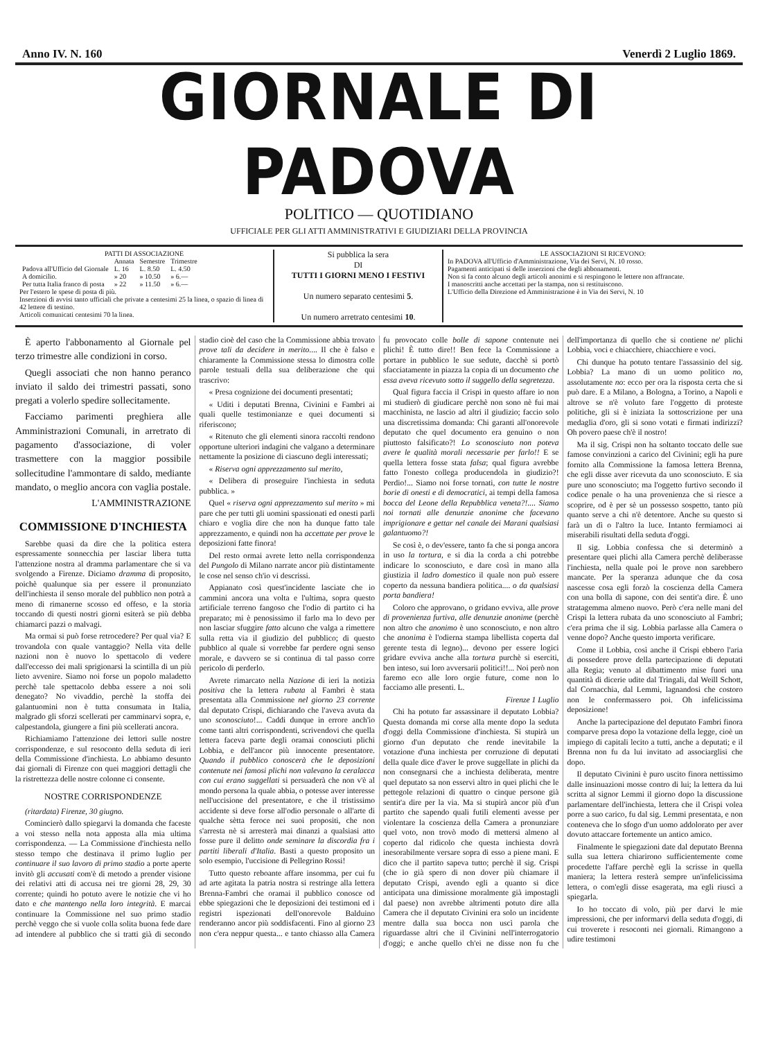Anno IV. N. 160 Venerdì 2 Luglio 1869.
GIORNALE DI PADOVA
POLITICO — QUOTIDIANO
UFFICIALE PER GLI ATTI AMMINISTRATIVI E GIUDIZIARI DELLA PROVINCIA
PATTI DI ASSOCIAZIONE
| | Annata | Semestre | Trimestre |
| --- | --- | --- | --- |
| Padova all'Ufficio del Giornale | L. 16 | L. 8.50 | L. 4.50 |
| A domicilio. | » 20 | » 10.50 | » 6.— |
| Per tutta Italia franco di posta | » 22 | » 11.50 | » 6.— |
Per l'estero le spese di posta di più.
Inserzioni di avvisi tanto ufficiali che private a centesimi 25 la linea, o spazio di linea di 42 lettere di testino.
Articoli comunicati centesimi 70 la linea.
Si pubblica la sera
DI
TUTTI I GIORNI MENO I FESTIVI
Un numero separato centesimi 5.
Un numero arretrato centesimi 10.
LE ASSOCIAZIONI SI RICEVONO:
In PADOVA all'Ufficio d'Amministrazione, Via dei Servi, N. 10 rosso.
Pagamenti anticipati sì delle inserzioni che degli abbonamenti.
Non si fa conto alcuno degli articoli anonimi e si respingono le lettere non affrancate.
I manoscritti anche accettati per la stampa, non si restituiscono.
L'Ufficio della Direzione ed Amministrazione è in Via dei Servi, N. 10
È aperto l'abbonamento al Giornale pel terzo trimestre alle condizioni in corso.
Quegli associati che non hanno peranco inviato il saldo dei trimestri passati, sono pregati a volerlo spedire sollecitamente.
Facciamo parimenti preghiera alle Amministrazioni Comunali, in arretrato di pagamento d'associazione, di voler trasmettere con la maggior possibile sollecitudine l'ammontare di saldo, mediante mandato, o meglio ancora con vaglia postale.
L'AMMINISTRAZIONE
COMMISSIONE D'INCHIESTA
Sarebbe quasi da dire che la politica estera espressamente sonnecchia per lasciar libera tutta l'attenzione nostra al dramma parlamentare che si va svolgendo a Firenze. Diciamo dramma di proposito, poichè qualunque sia per essere il pronunziato dell'inchiesta il senso morale del pubblico non potrà a meno di rimanerne scosso ed offeso, e la storia toccando di questi nostri giorni esiterà se più debba chiamarci pazzi o malvagi.
Ma ormai si può forse retrocedere? Per qual via? E trovandola con quale vantaggio? Nella vita delle nazioni non è nuovo lo spettacolo di vedere dall'eccesso dei mali sprigionarsi la scintilla di un più lieto avvenire. Siamo noi forse un popolo maladetto perchè tale spettacolo debba essere a noi soli denegato? No vivaddio, perchè la stoffa dei galantuomini non è tutta consumata in Italia, malgrado gli sforzi scellerati per camminarvi sopra, e, calpestandola, giungere a fini più scellerati ancora.
Richiamiamo l'attenzione dei lettori sulle nostre corrispondenze, e sul resoconto della seduta di ieri della Commissione d'inchiesta. Lo abbiamo desunto dai giornali di Firenze con quei maggiori dettagli che la ristrettezza delle nostre colonne ci consente.
NOSTRE CORRISPONDENZE
(ritardata) Firenze, 30 giugno.
Comincierò dallo spiegarvi la domanda che faceste a voi stesso nella nota apposta alla mia ultima corrispondenza. — La Commissione d'inchiesta nello stesso tempo che destinava il primo luglio per continuare il suo lavoro di primo stadio a porte aperte invitò gli accusati com'è di metodo a prender visione dei relativi atti di accusa nei tre giorni 28, 29, 30 corrente; quindi ho potuto avere le notizie che vi ho dato e che mantengo nella loro integrità. E marcai continuare la Commissione nel suo primo stadio perchè veggo che si vuole colla solita buona fede dare ad intendere al pubblico che si tratti già di secondo stadio cioè del caso che la Commissione abbia trovato prove tali da decidere in merito.... Il che è falso e chiaramente la Commissione stessa lo dimostra colle parole testuali della sua deliberazione che qui trascrivo:
« Presa cognizione dei documenti presentati;
« Uditi i deputati Brenna, Civinini e Fambri ai quali quelle testimonianze e quei documenti si riferiscono;
« Ritenuto che gli elementi sinora raccolti rendono opportune ulteriori indagini che valgano a determinare nettamente la posizione di ciascuno degli interessati;
« Riserva ogni apprezzamento sul merito,
« Delibera di proseguire l'inchiesta in seduta pubblica. »
Quel « riserva ogni apprezzamento sul merito » mi pare che per tutti gli uomini spassionati ed onesti parli chiaro e voglia dire che non ha dunque fatto tale apprezzamento, e quindi non ha accettate per prove le deposizioni fatte finora!
Del resto ormai avrete letto nella corrispondenza del Pungolo di Milano narrate ancor più distintamente le cose nel senso ch'io vi descrissi.
Appianato così quest'incidente lasciate che io cammini ancora una volta e l'ultima, sopra questo artificiale terreno fangoso che l'odio di partito ci ha preparato; mi è penosissimo il farlo ma lo devo per non lasciar sfuggire fatto alcuno che valga a rimettere sulla retta via il giudizio del pubblico; di questo pubblico al quale si vorrebbe far perdere ogni senso morale, e davvero se si continua di tal passo corre pericolo di perderlo.
Avrete rimarcato nella Nazione di ieri la notizia positiva che la lettera rubata al Fambri è stata presentata alla Commissione nel giorno 23 corrente dal deputato Crispi, dichiarando che l'aveva avuta da uno sconosciuto!... Caddi dunque in errore anch'io come tanti altri corrispondenti, scrivendovi che quella lettera faceva parte degli oramai conosciuti plichi Lobbia, e dell'ancor più innocente presentatore. Quando il pubblico conoscerà che le deposizioni contenute nei famosi plichi non valevano la ceralacca con cui erano suggellati si persuaderà che non v'è al mondo persona la quale abbia, o potesse aver interesse nell'uccisione del presentatore, e che il tristissimo accidente si deve forse all'odio personale o all'arte di qualche sètta feroce nei suoi propositi, che non s'arresta nè si arresterà mai dinanzi a qualsiasi atto fosse pure il delitto onde seminare la discordia fra i partiti liberali d'Italia. Basti a questo proposito un solo esempio, l'uccisione di Pellegrino Rossi!
Tutto questo reboante affare insomma, per cui fu ad arte agitata la patria nostra si restringe alla lettera Brenna-Fambri che oramai il pubblico conosce od ebbe spiegazioni che le deposizioni dei testimoni ed i registri ispezionati dell'onorevole Balduino renderanno ancor più soddisfacenti. Fino al giorno 23 non c'era neppur questa... e tanto chiasso alla Camera fu provocato colle bolle di sapone contenute nei plichi! È tutto dire!! Ben fece la Commissione a portare in pubblico le sue sedute, dacchè si portò sfacciatamente in piazza la copia di un documento che essa aveva ricevuto sotto il suggello della segretezza.
Qual figura faccia il Crispi in questo affare io non mi studierò di giudicare perchè non sono nè fui mai macchinista, ne lascio ad altri il giudizio; faccio solo una discretissima domanda: Chi garanti all'onorevole deputato che quel documento era genuino o non piuttosto falsificato?! Lo sconosciuto non poteva avere le qualità morali necessarie per farlo!! E se quella lettera fosse stata falsa; qual figura avrebbe fatto l'onesto collega producendola in giudizio?! Perdio!... Siamo noi forse tornati, con tutte le nostre borie di onesti e di democratici, ai tempi della famosa bocca del Leone della Repubblica veneta?!.... Siamo noi tornati alle denunzie anonime che facevano imprigionare e gettar nel canale dei Marani qualsiasi galantuomo?!
Se così è, o dev'essere, tanto fa che si ponga ancora in uso la tortura, e si dia la corda a chi potrebbe indicare lo sconosciuto, e dare così in mano alla giustizia il ladro domestico il quale non può essere coperto da nessuna bandiera politica.... o da qualsiasi porta bandiera!
Coloro che approvano, o gridano evviva, alle prove di provenienza furtiva, alle denunzie anonime (perchè non altro che anonimo è uno sconosciuto, e non altro che anonima è l'odierna stampa libellista coperta dal gerente testa di legno)... devono per essere logici gridare evviva anche alla tortura purchè si eserciti, ben inteso, sui loro avversarii politici!!... Noi però non faremo eco alle loro orgie future, come non lo facciamo alle presenti. L.
Firenze 1 Luglio
Chi ha potuto far assassinare il deputato Lobbia? Questa domanda mi corse alla mente dopo la seduta d'oggi della Commissione d'inchiesta. Si stupirà un giorno d'un deputato che rende inevitabile la votazione d'una inchiesta per corruzione di deputati della quale dice d'aver le prove suggellate in plichi da non consegnarsi che a inchiesta deliberata, mentre quel deputato sa non esservi altro in quei plichi che le pettegole relazioni di quattro o cinque persone già sentit'a dire per la via. Ma si stupirà ancor più d'un partito che sapendo quali futili elementi avesse per violentare la coscienza della Camera a pronunziare quel voto, non trovò modo di mettersi almeno al coperto dal ridicolo che questa inchiesta dovrà inesorabilmente versare sopra di esso a piene mani. E dico che il partito sapeva tutto; perchè il sig. Crispi (che io già spero di non dover più chiamare il deputato Crispi, avendo egli a quanto si dice anticipata una dimissione moralmente già impostagli dal paese) non avrebbe altrimenti potuto dire alla Camera che il deputato Civinini era solo un incidente mentre dalla sua bocca non uscì parola che riguardasse altri che il Civinini nell'interrogatorio d'oggi; e anche quello ch'ei ne disse non fu che dell'importanza di quello che si contiene ne' plichi Lobbia, voci e chiacchiere, chiacchiere e voci.
Chi dunque ha potuto tentare l'assassinio del sig. Lobbia? La mano di un uomo politico no, assolutamente no: ecco per ora la risposta certa che si può dare. E a Milano, a Bologna, a Torino, a Napoli e altrove se n'è voluto fare l'oggetto di proteste politiche, gli si è iniziata la sottoscrizione per una medaglia d'oro, gli si sono votati e firmati indirizzi? Oh povero paese ch'è il nostro!
Ma il sig. Crispi non ha soltanto toccato delle sue famose convinzioni a carico del Civinini; egli ha pure fornito alla Commissione la famosa lettera Brenna, che egli disse aver ricevuta da uno sconosciuto. E sia pure uno sconosciuto; ma l'oggetto furtivo secondo il codice penale o ha una provenienza che si riesce a scoprire, od è per sè un possesso sospetto, tanto più quanto serve a chi n'è detentore. Anche su questo si farà un dì o l'altro la luce. Intanto fermiamoci ai miserabili risultati della seduta d'oggi.
Il sig. Lobbia confessa che si determinò a presentare quei plichi alla Camera perchè deliberasse l'inchiesta, nella quale poi le prove non sarebbero mancate. Per la speranza adunque che da cosa nascesse cosa egli forzò la coscienza della Camera con una bolla di sapone, con dei sentit'a dire. È uno stratagemma almeno nuovo. Però c'era nelle mani del Crispi la lettera rubata da uno sconosciuto al Fambri; c'era prima che il sig. Lobbia parlasse alla Camera o venne dopo? Anche questo importa verificare.
Come il Lobbia, così anche il Crispi ebbero l'aria di possedere prove della partecipazione di deputati alla Regia; venuto al dibattimento mise fuori una quantità di dicerie udite dal Tringali, dal Weill Schott, dal Cornacchia, dal Lemmi, lagnandosi che costoro non le confermassero poi. Oh infelicissima deposizione!
Anche la partecipazione del deputato Fambri finora comparve presa dopo la votazione della legge, cioè un impiego di capitali lecito a tutti, anche a deputati; e il Brenna non fu da lui invitato ad associarglisi che dopo.
Il deputato Civinini è puro uscito finora nettissimo dalle insinuazioni mosse contro di lui; la lettera da lui scritta al signor Lemmi il giorno dopo la discussione parlamentare dell'inchiesta, lettera che il Crispi volea porre a suo carico, fu dal sig. Lemmi presentata, e non conteneva che lo sfogo d'un uomo addolorato per aver dovuto attaccare fortemente un antico amico.
Finalmente le spiegazioni date dal deputato Brenna sulla sua lettera chiarirono sufficientemente come procedette l'affare perchè egli la scrisse in quella maniera; la lettera resterà sempre un'infelicissima lettera, o com'egli disse esagerata, ma egli riuscì a spiegarla.
Io ho toccato di volo, più per darvi le mie impressioni, che per informarvi della seduta d'oggi, di cui troverete i resoconti nei giornali. Rimangono a udire testimoni